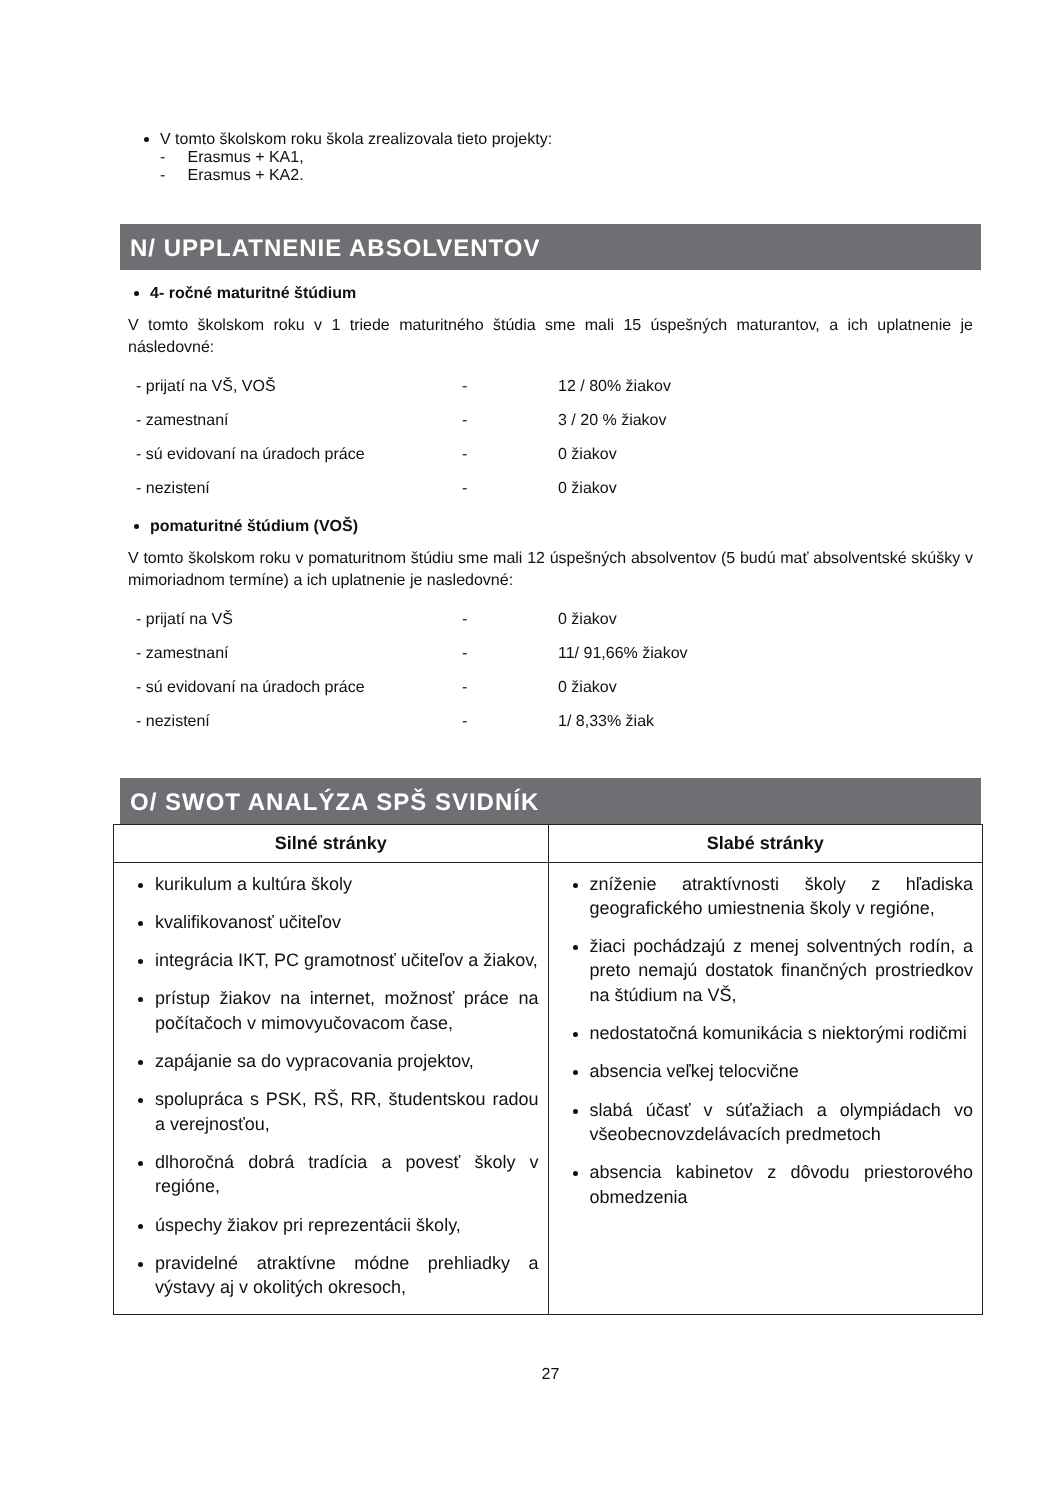V tomto školskom roku škola zrealizovala tieto projekty:
- Erasmus + KA1,
- Erasmus + KA2.
N/ UPPLATNENIE ABSOLVENTOV
4- ročné maturitné štúdium
V tomto školskom roku v 1 triede maturitného štúdia sme mali 15 úspešných maturantov, a ich uplatnenie je následovné:
| - prijatí na VŠ, VOŠ | - | 12 / 80% žiakov |
| - zamestnaní | - | 3 / 20 % žiakov |
| - sú evidovaní na úradoch práce | - | 0 žiakov |
| - nezistení | - | 0 žiakov |
pomaturitné štúdium (VOŠ)
V tomto školskom roku v pomaturitnom štúdiu sme mali 12 úspešných absolventov (5 budú mať absolventské skúšky v mimoriadnom termíne) a ich uplatnenie je nasledovné:
| - prijatí na VŠ | - | 0 žiakov |
| - zamestnaní | - | 11/ 91,66% žiakov |
| - sú evidovaní na úradoch práce | - | 0 žiakov |
| - nezistení | - | 1/ 8,33% žiak |
O/ SWOT ANALÝZA SPŠ SVIDNÍK
| Silné stránky | Slabé stránky |
| --- | --- |
| kurikulum a kultúra školy kvalifikovanosť učiteľov integrácia IKT, PC gramotnosť učiteľov a žiakov, prístup žiakov na internet, možnosť práce na počítačoch v mimovyučovacom čase, zapájanie sa do vypracovania projektov, spolupráca s PSK, RŠ, RR, študentskou radou a verejnosťou, dlhoročná dobrá tradícia a povesť školy v regióne, úspechy žiakov pri reprezentácii školy, pravidelné atraktívne módne prehliadky a výstavy aj v okolitých okresoch, | zníženie atraktívnosti školy z hľadiska geografického umiestnenia školy v regióne, žiaci pochádzajú z menej solventných rodín, a preto nemajú dostatok finančných prostriedkov na štúdium na VŠ, nedostatočná komunikácia s niektorými rodičmi absencia veľkej telocvične slabá účasť v súťažiach a olympiádach vo všeobecnovzdelávacích predmetoch absencia kabinetov z dôvodu priestorového obmedzenia |
27